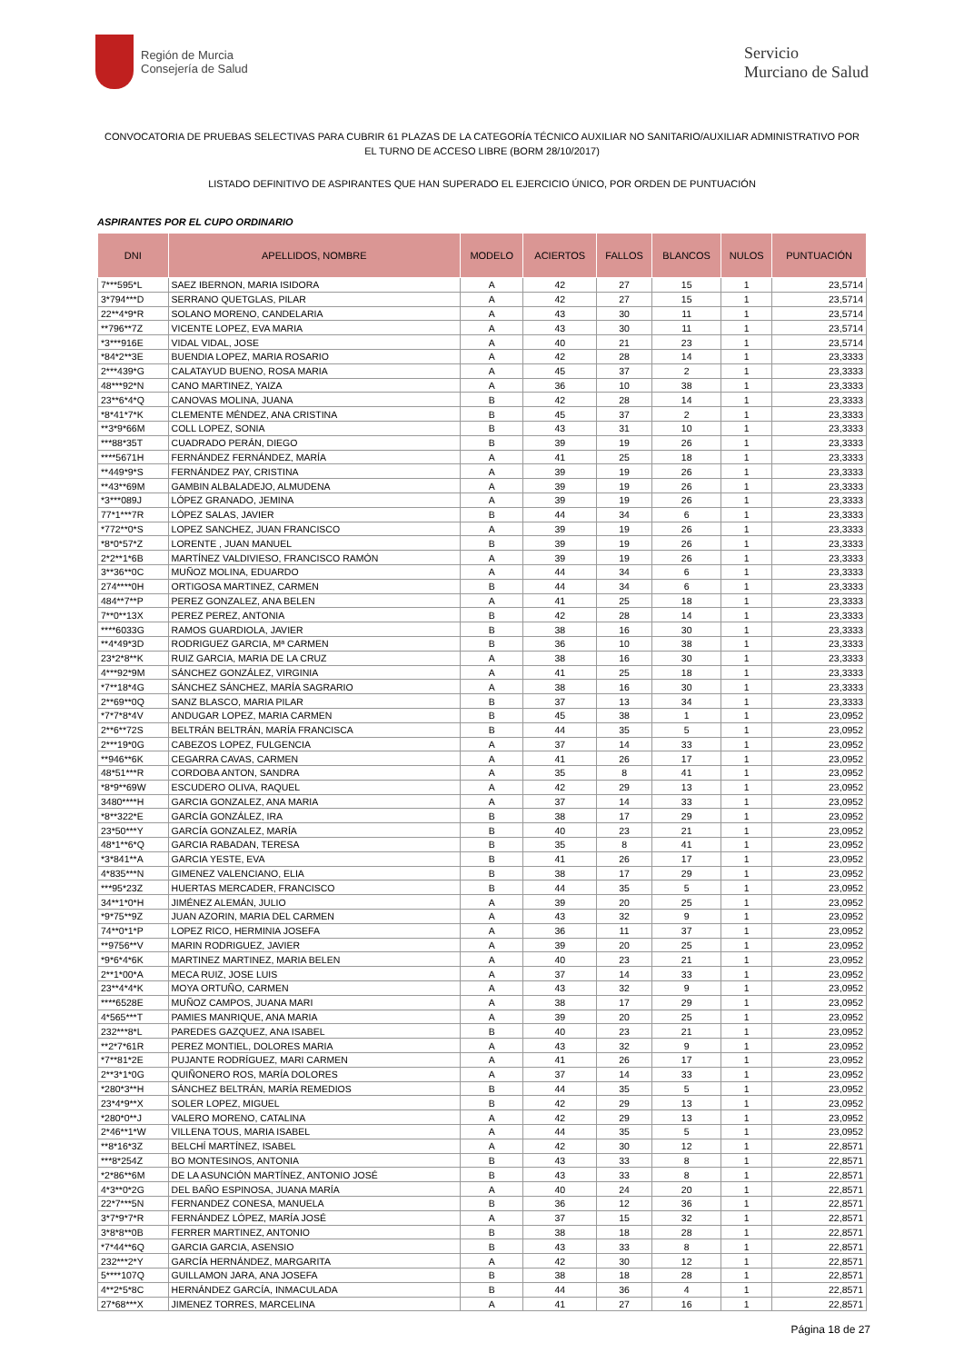Región de Murcia
Consejería de Salud
Servicio
Murciano de Salud
CONVOCATORIA DE PRUEBAS SELECTIVAS PARA CUBRIR 61 PLAZAS DE LA CATEGORÍA TÉCNICO AUXILIAR NO SANITARIO/AUXILIAR ADMINISTRATIVO POR EL TURNO DE ACCESO LIBRE (BORM 28/10/2017)
LISTADO DEFINITIVO DE ASPIRANTES QUE HAN SUPERADO EL EJERCICIO ÚNICO, POR ORDEN DE PUNTUACIÓN
ASPIRANTES POR EL CUPO ORDINARIO
| DNI | APELLIDOS, NOMBRE | MODELO | ACIERTOS | FALLOS | BLANCOS | NULOS | PUNTUACIÓN |
| --- | --- | --- | --- | --- | --- | --- | --- |
| 7***595*L | SAEZ IBERNON, MARIA ISIDORA | A | 42 | 27 | 15 | 1 | 23,5714 |
| 3*794***D | SERRANO QUETGLAS, PILAR | A | 42 | 27 | 15 | 1 | 23,5714 |
| 22**4*9*R | SOLANO MORENO, CANDELARIA | A | 43 | 30 | 11 | 1 | 23,5714 |
| **796**7Z | VICENTE LOPEZ, EVA MARIA | A | 43 | 30 | 11 | 1 | 23,5714 |
| *3***916E | VIDAL VIDAL, JOSE | A | 40 | 21 | 23 | 1 | 23,5714 |
| *84*2**3E | BUENDIA LOPEZ, MARIA ROSARIO | A | 42 | 28 | 14 | 1 | 23,3333 |
| 2***439*G | CALATAYUD BUENO, ROSA MARIA | A | 45 | 37 | 2 | 1 | 23,3333 |
| 48***92*N | CANO MARTINEZ, YAIZA | A | 36 | 10 | 38 | 1 | 23,3333 |
| 23**6*4*Q | CANOVAS MOLINA, JUANA | B | 42 | 28 | 14 | 1 | 23,3333 |
| *8*41*7*K | CLEMENTE MÉNDEZ, ANA CRISTINA | B | 45 | 37 | 2 | 1 | 23,3333 |
| **3*9*66M | COLL LOPEZ, SONIA | B | 43 | 31 | 10 | 1 | 23,3333 |
| ***88*35T | CUADRADO PERÁN, DIEGO | B | 39 | 19 | 26 | 1 | 23,3333 |
| ****5671H | FERNÁNDEZ FERNÁNDEZ, MARÍA | A | 41 | 25 | 18 | 1 | 23,3333 |
| **449*9*S | FERNÁNDEZ PAY, CRISTINA | A | 39 | 19 | 26 | 1 | 23,3333 |
| **43**69M | GAMBIN ALBALADEJO, ALMUDENA | A | 39 | 19 | 26 | 1 | 23,3333 |
| *3***089J | LÓPEZ GRANADO, JEMINA | A | 39 | 19 | 26 | 1 | 23,3333 |
| 77*1***7R | LÓPEZ SALAS, JAVIER | B | 44 | 34 | 6 | 1 | 23,3333 |
| *772**0*S | LOPEZ SANCHEZ, JUAN FRANCISCO | A | 39 | 19 | 26 | 1 | 23,3333 |
| *8*0*57*Z | LORENTE , JUAN MANUEL | B | 39 | 19 | 26 | 1 | 23,3333 |
| 2*2**1*6B | MARTÍNEZ VALDIVIESO, FRANCISCO RAMÓN | A | 39 | 19 | 26 | 1 | 23,3333 |
| 3**36**0C | MUÑOZ MOLINA, EDUARDO | A | 44 | 34 | 6 | 1 | 23,3333 |
| 274****0H | ORTIGOSA MARTINEZ, CARMEN | B | 44 | 34 | 6 | 1 | 23,3333 |
| 484**7**P | PEREZ GONZALEZ, ANA BELEN | A | 41 | 25 | 18 | 1 | 23,3333 |
| 7**0**13X | PEREZ PEREZ, ANTONIA | B | 42 | 28 | 14 | 1 | 23,3333 |
| ****6033G | RAMOS GUARDIOLA, JAVIER | B | 38 | 16 | 30 | 1 | 23,3333 |
| **4*49*3D | RODRIGUEZ GARCIA, Mª CARMEN | B | 36 | 10 | 38 | 1 | 23,3333 |
| 23*2*8**K | RUIZ GARCIA, MARIA DE LA CRUZ | A | 38 | 16 | 30 | 1 | 23,3333 |
| 4***92*9M | SÁNCHEZ GONZÁLEZ, VIRGINIA | A | 41 | 25 | 18 | 1 | 23,3333 |
| *7**18*4G | SÁNCHEZ SÁNCHEZ, MARÍA SAGRARIO | A | 38 | 16 | 30 | 1 | 23,3333 |
| 2**69**0Q | SANZ BLASCO, MARIA PILAR | B | 37 | 13 | 34 | 1 | 23,3333 |
| *7*7*8*4V | ANDUGAR LOPEZ, MARIA CARMEN | B | 45 | 38 | 1 | 1 | 23,0952 |
| 2**6**72S | BELTRÁN BELTRÁN, MARÍA FRANCISCA | B | 44 | 35 | 5 | 1 | 23,0952 |
| 2***19*0G | CABEZOS LOPEZ, FULGENCIA | A | 37 | 14 | 33 | 1 | 23,0952 |
| **946**6K | CEGARRA CAVAS, CARMEN | A | 41 | 26 | 17 | 1 | 23,0952 |
| 48*51***R | CORDOBA ANTON, SANDRA | A | 35 | 8 | 41 | 1 | 23,0952 |
| *8*9**69W | ESCUDERO OLIVA, RAQUEL | A | 42 | 29 | 13 | 1 | 23,0952 |
| 3480****H | GARCIA GONZALEZ, ANA MARIA | A | 37 | 14 | 33 | 1 | 23,0952 |
| *8**322*E | GARCÍA GONZÁLEZ, IRA | B | 38 | 17 | 29 | 1 | 23,0952 |
| 23*50***Y | GARCÍA GONZALEZ, MARÍA | B | 40 | 23 | 21 | 1 | 23,0952 |
| 48*1**6*Q | GARCIA RABADAN, TERESA | B | 35 | 8 | 41 | 1 | 23,0952 |
| *3*841**A | GARCIA YESTE, EVA | B | 41 | 26 | 17 | 1 | 23,0952 |
| 4*835***N | GIMENEZ VALENCIANO, ELIA | B | 38 | 17 | 29 | 1 | 23,0952 |
| ***95*23Z | HUERTAS MERCADER, FRANCISCO | B | 44 | 35 | 5 | 1 | 23,0952 |
| 34**1*0*H | JIMÉNEZ ALEMÁN, JULIO | A | 39 | 20 | 25 | 1 | 23,0952 |
| *9*75**9Z | JUAN AZORIN, MARIA DEL CARMEN | A | 43 | 32 | 9 | 1 | 23,0952 |
| 74**0*1*P | LOPEZ RICO, HERMINIA JOSEFA | A | 36 | 11 | 37 | 1 | 23,0952 |
| **9756**V | MARIN RODRIGUEZ, JAVIER | A | 39 | 20 | 25 | 1 | 23,0952 |
| *9*6*4*6K | MARTINEZ MARTINEZ, MARIA BELEN | A | 40 | 23 | 21 | 1 | 23,0952 |
| 2**1*00*A | MECA RUIZ, JOSE LUIS | A | 37 | 14 | 33 | 1 | 23,0952 |
| 23**4*4*K | MOYA ORTUÑO, CARMEN | A | 43 | 32 | 9 | 1 | 23,0952 |
| ****6528E | MUÑOZ CAMPOS, JUANA MARI | A | 38 | 17 | 29 | 1 | 23,0952 |
| 4*565***T | PAMIES MANRIQUE, ANA MARIA | A | 39 | 20 | 25 | 1 | 23,0952 |
| 232***8*L | PAREDES GAZQUEZ, ANA ISABEL | B | 40 | 23 | 21 | 1 | 23,0952 |
| **2*7*61R | PEREZ MONTIEL, DOLORES MARIA | A | 43 | 32 | 9 | 1 | 23,0952 |
| *7**81*2E | PUJANTE RODRÍGUEZ, MARI CARMEN | A | 41 | 26 | 17 | 1 | 23,0952 |
| 2**3*1*0G | QUIÑONERO ROS, MARÍA DOLORES | A | 37 | 14 | 33 | 1 | 23,0952 |
| *280*3**H | SÁNCHEZ BELTRÁN, MARÍA REMEDIOS | B | 44 | 35 | 5 | 1 | 23,0952 |
| 23*4*9**X | SOLER LOPEZ, MIGUEL | B | 42 | 29 | 13 | 1 | 23,0952 |
| *280*0**J | VALERO MORENO, CATALINA | A | 42 | 29 | 13 | 1 | 23,0952 |
| 2*46**1*W | VILLENA TOUS, MARIA ISABEL | A | 44 | 35 | 5 | 1 | 23,0952 |
| **8*16*3Z | BELCHÍ MARTÍNEZ, ISABEL | A | 42 | 30 | 12 | 1 | 22,8571 |
| ***8*254Z | BO MONTESINOS, ANTONIA | B | 43 | 33 | 8 | 1 | 22,8571 |
| *2*86**6M | DE LA ASUNCIÓN MARTÍNEZ, ANTONIO JOSÉ | B | 43 | 33 | 8 | 1 | 22,8571 |
| 4*3**0*2G | DEL BAÑO ESPINOSA, JUANA MARÍA | A | 40 | 24 | 20 | 1 | 22,8571 |
| 22*7***5N | FERNANDEZ CONESA, MANUELA | B | 36 | 12 | 36 | 1 | 22,8571 |
| 3*7*9*7*R | FERNÁNDEZ LÓPEZ, MARÍA JOSÉ | A | 37 | 15 | 32 | 1 | 22,8571 |
| 3*8*8**0B | FERRER MARTINEZ, ANTONIO | B | 38 | 18 | 28 | 1 | 22,8571 |
| *7*44**6Q | GARCIA GARCIA, ASENSIO | B | 43 | 33 | 8 | 1 | 22,8571 |
| 232***2*Y | GARCÍA HERNÁNDEZ, MARGARITA | A | 42 | 30 | 12 | 1 | 22,8571 |
| 5****107Q | GUILLAMON JARA, ANA JOSEFA | B | 38 | 18 | 28 | 1 | 22,8571 |
| 4**2*5*8C | HERNÁNDEZ GARCÍA, INMACULADA | B | 44 | 36 | 4 | 1 | 22,8571 |
| 27*68***X | JIMENEZ TORRES, MARCELINA | A | 41 | 27 | 16 | 1 | 22,8571 |
Página 18 de 27